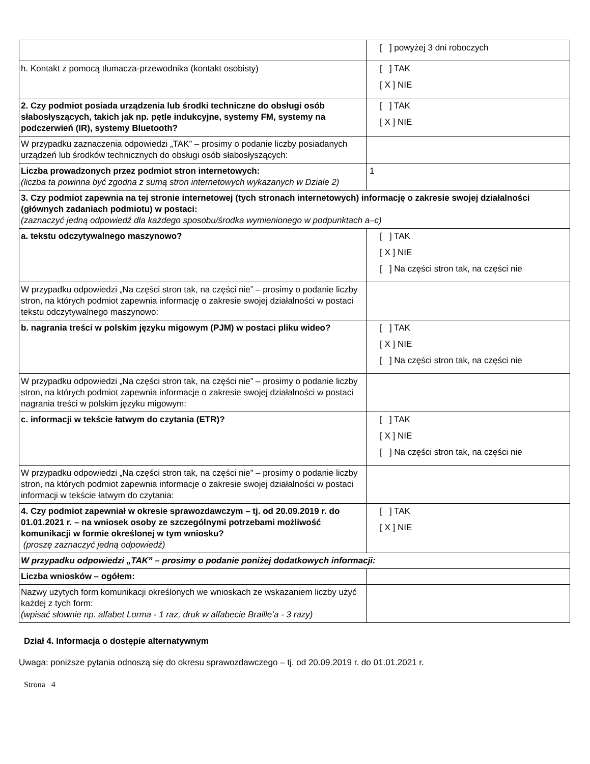| | [ ] powyżej 3 dni roboczych |
| h. Kontakt z pomocą tłumacza-przewodnika (kontakt osobisty) | [ ] TAK [ X ] NIE |
| 2. Czy podmiot posiada urządzenia lub środki techniczne do obsługi osób słabosłyszących, takich jak np. pętle indukcyjne, systemy FM, systemy na podczerwień (IR), systemy Bluetooth? | [ ] TAK [ X ] NIE |
| W przypadku zaznaczenia odpowiedzi „TAK” – prosimy o podanie liczby posiadanych urządzeń lub środków technicznych do obsługi osób słabosłyszących: | |
| Liczba prowadzonych przez podmiot stron internetowych: (liczba ta powinna być zgodna z sumą stron internetowych wykazanych w Dziale 2) | 1 |
| 3. Czy podmiot zapewnia na tej stronie internetowej (tych stronach internetowych) informację o zakresie swojej działalności (głównych zadaniach podmiotu) w postaci: (zaznaczyć jedną odpowiedź dla każdego sposobu/środka wymienionego w podpunktach a–c) | |
| a. tekstu odczytywalnego maszynowo? | [ ] TAK [ X ] NIE [ ] Na części stron tak, na części nie |
| W przypadku odpowiedzi „Na części stron tak, na części nie” – prosimy o podanie liczby stron, na których podmiot zapewnia informację o zakresie swojej działalności w postaci tekstu odczytywalnego maszynowo: | |
| b. nagrania treści w polskim języku migowym (PJM) w postaci pliku wideo? | [ ] TAK [ X ] NIE [ ] Na części stron tak, na części nie |
| W przypadku odpowiedzi „Na części stron tak, na części nie” – prosimy o podanie liczby stron, na których podmiot zapewnia informacje o zakresie swojej działalności w postaci nagrania treści w polskim języku migowym: | |
| c. informacji w tekście łatwym do czytania (ETR)? | [ ] TAK [ X ] NIE [ ] Na części stron tak, na części nie |
| W przypadku odpowiedzi „Na części stron tak, na części nie” – prosimy o podanie liczby stron, na których podmiot zapewnia informacje o zakresie swojej działalności w postaci informacji w tekście łatwym do czytania: | |
| 4. Czy podmiot zapewniał w okresie sprawozdawczym – tj. od 20.09.2019 r. do 01.01.2021 r. – na wniosek osoby ze szczególnymi potrzebami możliwość komunikacji w formie określonej w tym wniosku? (proszę zaznaczyć jedną odpowiedź) | [ ] TAK [ X ] NIE |
| W przypadku odpowiedzi „TAK” – prosimy o podanie poniżej dodatkowych informacji: | |
| Liczba wniosków – ogółem: | |
| Nazwy użytych form komunikacji określonych we wnioskach ze wskazaniem liczby użyć każdej z tych form: (wpisać słownie np. alfabet Lorma - 1 raz, druk w alfabecie Braille’a - 3 razy) | |
Dział 4. Informacja o dostępie alternatywnym
Uwaga: poniższe pytania odnoszą się do okresu sprawozdawczego – tj. od 20.09.2019 r. do 01.01.2021 r.
Strona 4